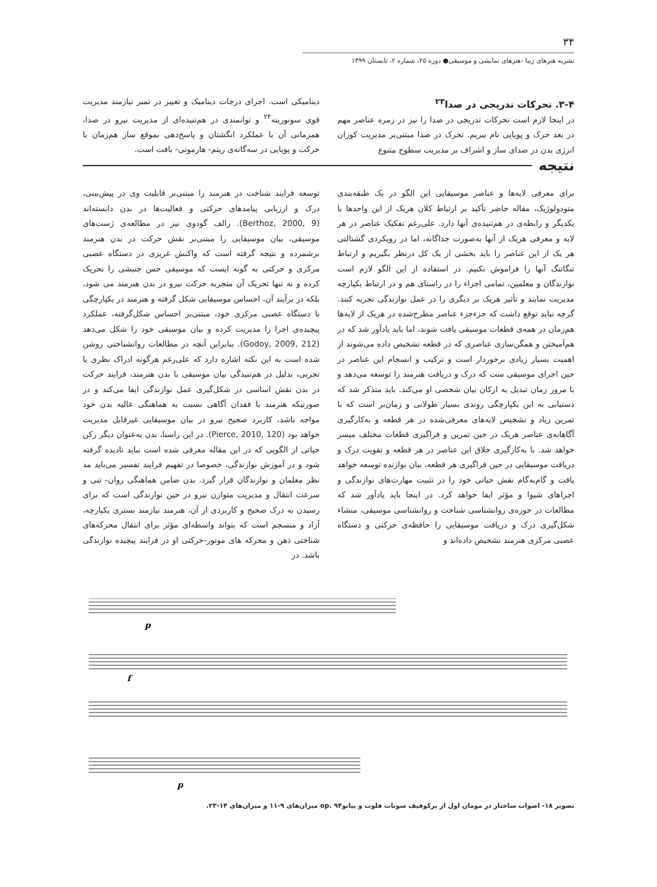۳۴
نشریه هنرهای زیبا -هنرهای نمایشی و موسیقی● دوره ۲۵، شماره ۲، تابستان ۱۳۹۹
۳-۴. تحرکات تدریجی در صدا<sup>۲۳</sup>
در اینجا لازم است تحرکات تدریجی در صدا را نیز در زمره عناصر مهم در بعد حرک و پویایی نام ببریم. تحرک در صدا مبتنی‌بر مدیریت کوران انرژی بدن در صدای ساز و اشراف بر مدیریت سطوح متنوع
دینامیکی است. اجرای درجات دینامیک و تغییر در تمبر نیازمند مدیریت قوی سونوریته<sup>۲۴</sup> و توانمندی در هم‌تنیده‌ای از مدیریت نیرو در صدا، همزمانی آن با عملکرد انگشتان و پاسخ‌دهی بموقع ساز هم‌زمان با حرکت و پویایی در سه‌گانه‌ی ریتم- هارمونی- بافت است.
نتیجه
برای معرفی لایه‌ها و عناصر موسیقایی این الگو در یک طبقه‌بندی متودولوژیک، مقاله حاضر تأکید بر ارتباط کلان هریک از این واحدها با یکدیگر و رابطه‌ی در هم‌تنیده‌ی آنها دارد. علی‌رغم تفکیک عناصر در هر لایه و معرفی هریک از آنها به‌صورت جداگانه، اما در رویکردی گشتالتی هر یک از این عناصر را باید بخشی از یک کل درنظر بگیریم و ارتباط تنگاتنگ آنها را فراموش نکنیم. در استفاده از این الگو لازم است نوازندگان و معلمین، تمامی اجزاء را در راستای هم و در ارتباط یکپارچه مدیریت نمایند و تأثیر هریک بر دیگری را در عمل نوازندگی تجربه کنند. گرچه نباید توقع داشت که جزءجزء عناصر مطرح‌شده در هریک از لایه‌ها هم‌زمان در همه‌ی قطعات موسیقی یافت شوند، اما باید یادآور شد که در هم‌آمیختن و همگن‌سازی عناصری که در قطعه تشخیص داده می‌شوند از اهمیت بسیار زیادی برخوردار است و ترکیب و انسجام این عناصر در حین اجرای موسیقی ست که درک و دریافت هنرمند را توسعه می‌دهد و با مرور زمان تبدیل به ارکان بیان شخصی او می‌کند. باید متذکر شد که دستیابی به این یکپارچگی روندی بسیار طولانی و زمان‌بر است که با تمرین زیاد و تشخیص لایه‌های معرفی‌شده در هر قطعه و به‌کارگیری آگاهانه‌ی عناصر هریک در حین تمرین و فراگیری قطعات مختلف میسر خواهد شد. با به‌کارگیری خلاق این عناصر در هر قطعه و تقویت درک و دریافت موسیقایی در حین فراگیری هر قطعه، بیان نوازنده توسعه خواهد یافت و گام‌به‌گام نقش حیاتی خود را در تثبیت مهارت‌های نوازندگی و اجراهای شیوا و مؤثر ایفا خواهد کرد. در اینجا باید یادآور شد که مطالعات در حوزه‌ی روانشناسی شناخت و روانشناسی موسیقی، منشاء شکل‌گیری درک و دریافت موسیقایی را حافظه‌ی حرکتی و دستگاه عصبی مرکزی هنرمند تشخیص داده‌اند و
توسعه فرایند شناخت در هنرمند را مبتنی‌بر قابلیت وی در پیش‌بینی، درک و ارزیابی پیامدهای حرکتی و فعالیت‌ها در بدن دانسته‌اند (Berthoz, 2000, 9). رالف گودوی نیز در مطالعه‌ی ژست‌های موسیقی، بیان موسیقایی را مبتنی‌بر نقش حرکت در بدن هنرمند برشمرده و نتیجه گرفته است که واکنش غریزی در دستگاه عصبی مرکزی و حرکتی به گونه ایست که موسیقی حس جنبشی را تحریک کرده و نه تنها تحریک آن منجربه حرکت نیرو در بدن هنرمند می شود، بلکه در برآیند آن، احساس موسیقایی شکل گرفته و هنرمند در یکپارچگی با دستگاه عصبی مرکزی خود، مبتنی‌بر احساس شکل‌گرفته، عملکرد پیچیده‌ی اجرا را مدیریت کرده و بیان موسیقی خود را شکل می‌دهد (Godoy, 2009, 212). بنابراین آنچه در مطالعات روانشناختی روشن شده است به این نکته اشاره دارد که علی‌رغم هرگونه ادراک نظری یا تجربی، بدلیل در هم‌تنیدگی بیان موسیقی با بدن هنرمند، فرایند حرکت در بدن نقش اساسی در شکل‌گیری عمل نوازندگی ایفا می‌کند و در صورتیکه هنرمند با فقدان آگاهی نسبت به هماهنگی عالیه بدن خود مواجه باشد، کاربرد صحیح نیرو در بیان موسیقایی غیرقابل مدیریت خواهد بود (Pierce, 2010, 120). در این راستا، بدن به‌عنوان دیگر رکن حیاتی از الگویی که در این مقاله معرفی شده است نباید نادیده گرفته شود و در آموزش نوازندگی، خصوصا در تفهیم فرایند تفسیر می‌باید مد نظر معلمان و نوازندگان قرار گیرد. بدن ضامن هماهنگی روان- تنی و سرعت انتقال و مدیریت متوازن نیرو در حین نوازندگی است که برای رسیدن به درک صحیح و کاربردی از آن، هنرمند نیازمند بستری یکپارچه، آزاد و منسجم است که بتواند واسطه‌ای مؤثر برای انتقال محرکه‌های شناختی ذهن و محرکه های موتور-حرکتی او در فرایند پیچیده نوازندگی باشد. در
p
f
p
تصویر ۱۸- اصوات ساختار در مومان اول از پرکوفیف سونات فلوت و پیانو۹۴ .op میزان‌های ۹-۱۱ و میزان‌های ۱۴-۲۳.